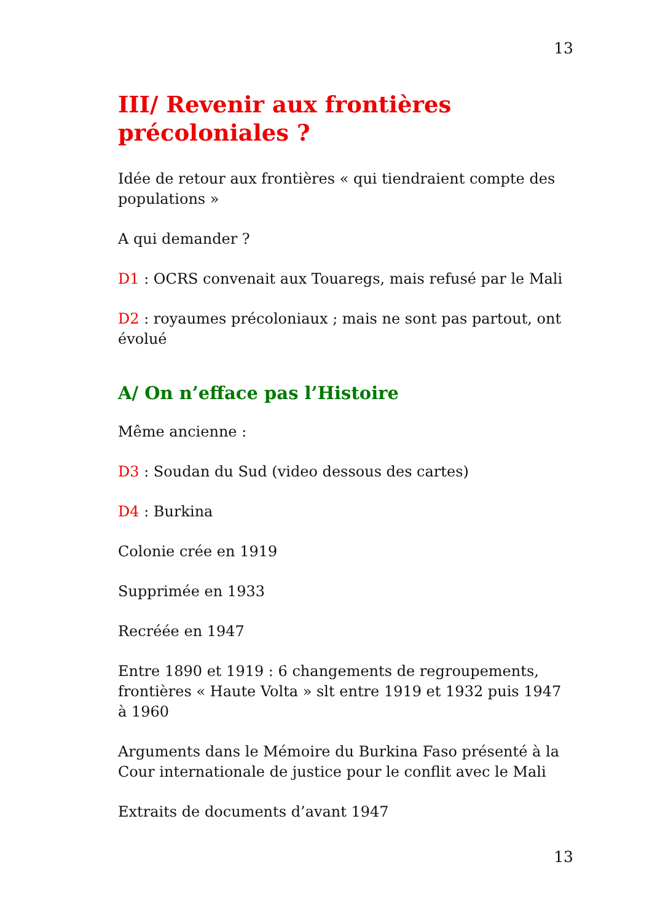13
III/ Revenir aux frontières précoloniales ?
Idée de retour aux frontières « qui tiendraient compte des populations »
A qui demander ?
D1 : OCRS convenait aux Touaregs, mais refusé par le Mali
D2 : royaumes précoloniaux ; mais ne sont pas partout, ont évolué
A/ On n’efface pas l’Histoire
Même ancienne :
D3 : Soudan du Sud (video dessous des cartes)
D4 : Burkina
Colonie crée en 1919
Supprimée en 1933
Recréée en 1947
Entre 1890 et 1919 : 6 changements de regroupements, frontières « Haute Volta » slt entre 1919 et 1932 puis 1947 à 1960
Arguments dans le Mémoire du Burkina Faso présenté à la Cour internationale de justice pour le conflit avec le Mali
Extraits de documents d’avant 1947
13